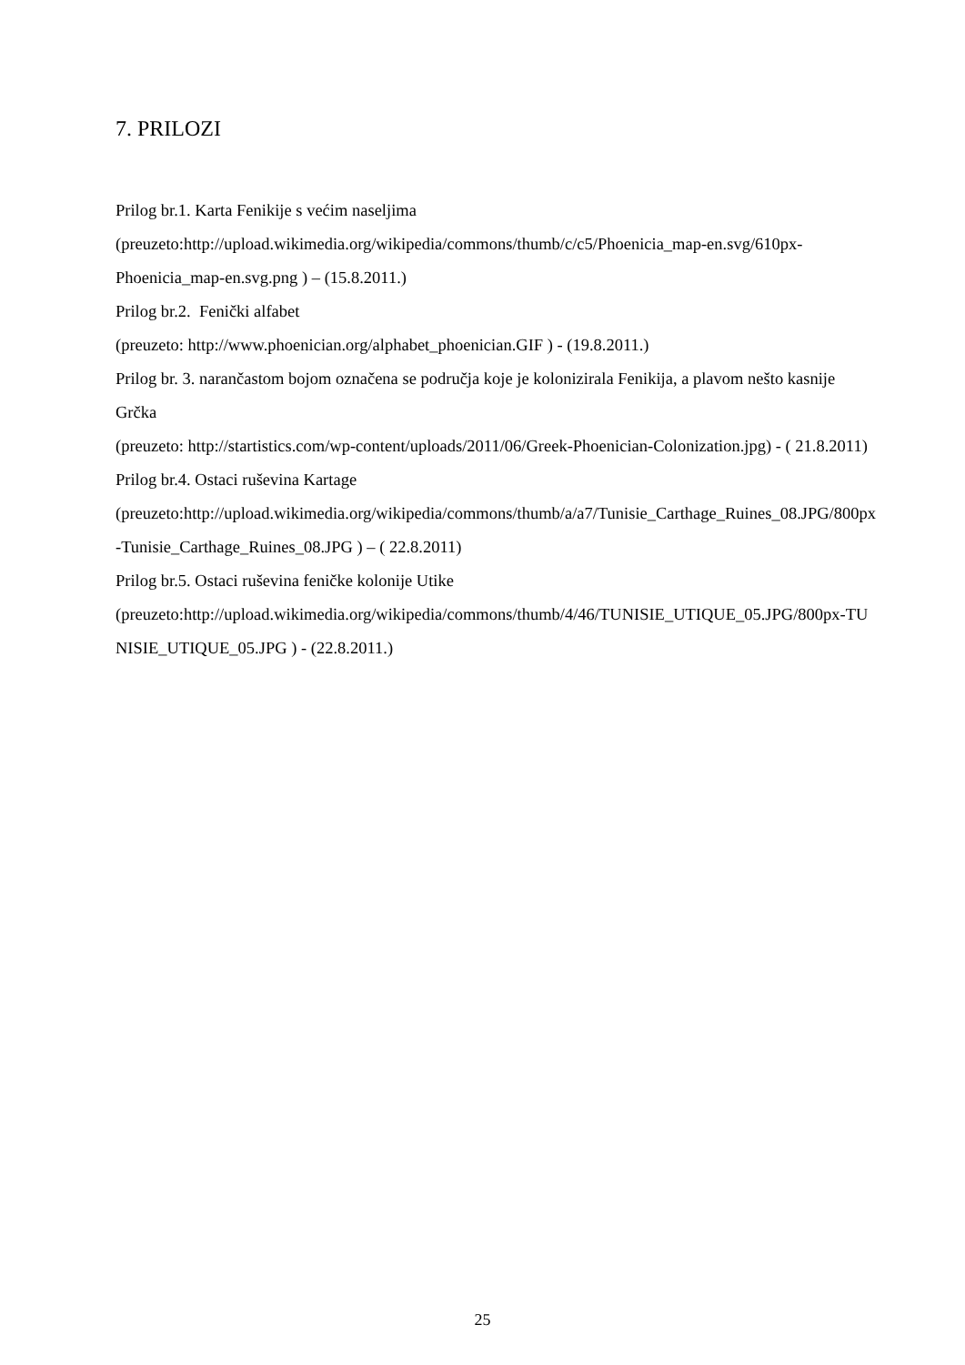7. PRILOZI
Prilog br.1. Karta Fenikije s većim naseljima
(preuzeto:http://upload.wikimedia.org/wikipedia/commons/thumb/c/c5/Phoenicia_map-en.svg/610px-Phoenicia_map-en.svg.png ) – (15.8.2011.)
Prilog br.2. Fenički alfabet
(preuzeto: http://www.phoenician.org/alphabet_phoenician.GIF ) - (19.8.2011.)
Prilog br. 3. narančastom bojom označena se područja koje je kolonizirala Fenikija, a plavom nešto kasnije Grčka
(preuzeto: http://startistics.com/wp-content/uploads/2011/06/Greek-Phoenician-Colonization.jpg) - ( 21.8.2011)
Prilog br.4. Ostaci ruševina Kartage
(preuzeto:http://upload.wikimedia.org/wikipedia/commons/thumb/a/a7/Tunisie_Carthage_Ruines_08.JPG/800px-Tunisie_Carthage_Ruines_08.JPG ) – ( 22.8.2011)
Prilog br.5. Ostaci ruševina feničke kolonije Utike
(preuzeto:http://upload.wikimedia.org/wikipedia/commons/thumb/4/46/TUNISIE_UTIQUE_05.JPG/800px-TUNISIE_UTIQUE_05.JPG ) - (22.8.2011.)
25